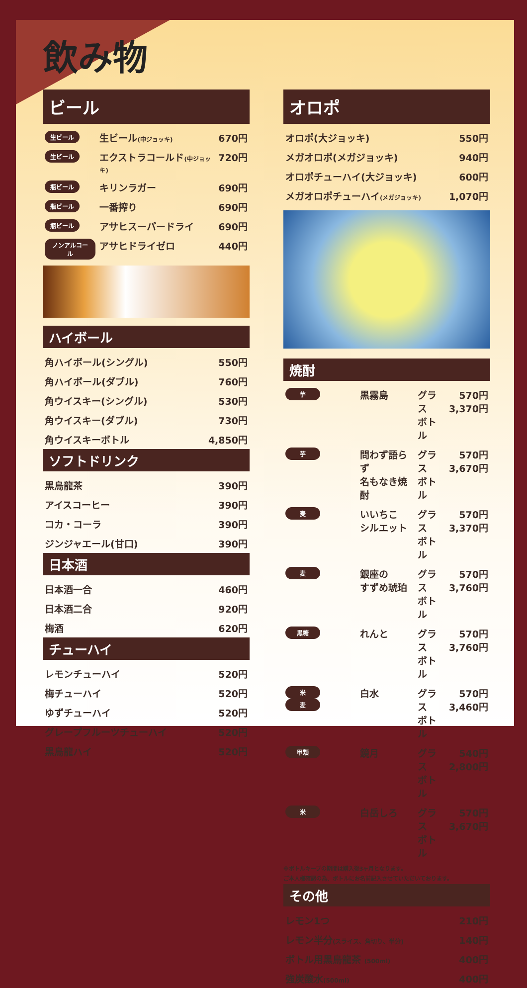飲み物
ビール
| 生ビール | 生ビール (中ジョッキ) | 670円 |
| 生ビール | エクストラコールド (中ジョッキ) | 720円 |
| 瓶ビール | キリンラガー | 690円 |
| 瓶ビール | 一番搾り | 690円 |
| 瓶ビール | アサヒスーパードライ | 690円 |
| ノンアルコール | アサヒドライゼロ | 440円 |
ハイボール
| 角ハイボール(シングル) | 550円 |
| 角ハイボール(ダブル) | 760円 |
| 角ウイスキー(シングル) | 530円 |
| 角ウイスキー(ダブル) | 730円 |
| 角ウイスキーボトル | 4,850円 |
ソフトドリンク
| 黒烏龍茶 | 390円 |
| アイスコーヒー | 390円 |
| コカ・コーラ | 390円 |
| ジンジャエール(甘口) | 390円 |
日本酒
| 日本酒一合 | 460円 |
| 日本酒二合 | 920円 |
| 梅酒 | 620円 |
チューハイ
| レモンチューハイ | 520円 |
| 梅チューハイ | 520円 |
| ゆずチューハイ | 520円 |
| グレープフルーツチューハイ | 520円 |
| 黒烏龍ハイ | 520円 |
オロポ
| オロポ(大ジョッキ) | 550円 |
| メガオロポ(メガジョッキ) | 940円 |
| オロポチューハイ(大ジョッキ) | 600円 |
| メガオロポチューハイ (メガジョッキ) | 1,070円 |
焼酎
| 芋 | 黒霧島 | グラス ボトル | 570円 3,370円 |
| 芋 | 問わず語らず 名もなき焼酎 | グラス ボトル | 570円 3,670円 |
| 麦 | いいちこ シルエット | グラス ボトル | 570円 3,370円 |
| 麦 | 銀座の すずめ琥珀 | グラス ボトル | 570円 3,760円 |
| 黒糖 | れんと | グラス ボトル | 570円 3,760円 |
| 米 麦 | 白水 | グラス ボトル | 570円 3,460円 |
| 甲類 | 鏡月 | グラス ボトル | 540円 2,800円 |
| 米 | 白岳しろ | グラス ボトル | 570円 3,670円 |
※ボトルキープの期間は購入後3ヶ月となります。
ご本人様確認の為、ボトルにお名前記入させていただいております。
その他
| レモン1つ | 210円 |
| レモン半分 (スライス、角切り、半分) | 140円 |
| ボトル用黒烏龍茶 (500ml) | 400円 |
| 強炭酸水 (500ml) | 400円 |